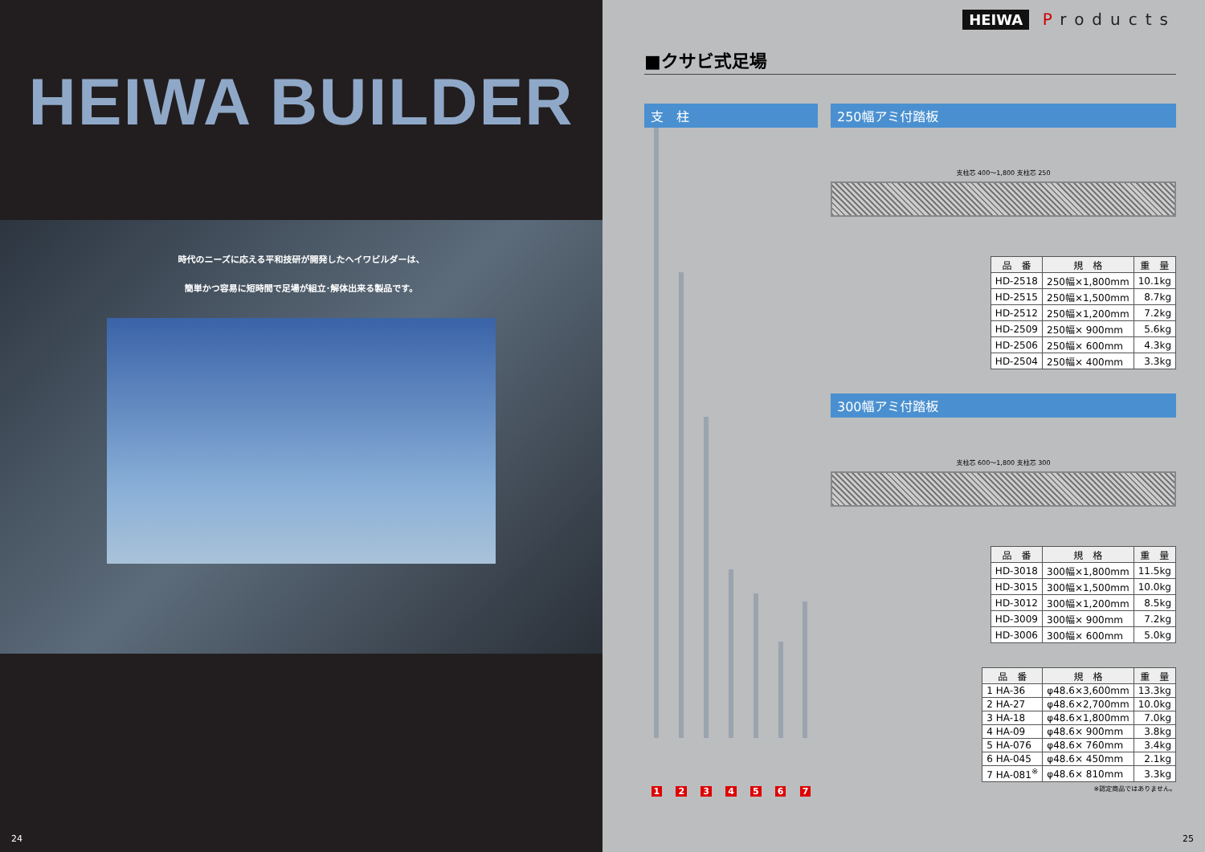HEIWA BUILDER
時代のニーズに応える平和技研が開発したヘイワビルダーは、
簡単かつ容易に短時間で足場が組立･解体出来る製品です。
24
HEIWA Products
■クサビ式足場
支　柱
1 2 3 4 5 6 7
250幅アミ付踏板
支柱芯 400～1,800 支柱芯 250
| 品 番 | 規 格 | 重 量 |
| --- | --- | --- |
| HD-2518 | 250幅×1,800mm | 10.1kg |
| HD-2515 | 250幅×1,500mm | 8.7kg |
| HD-2512 | 250幅×1,200mm | 7.2kg |
| HD-2509 | 250幅× 900mm | 5.6kg |
| HD-2506 | 250幅× 600mm | 4.3kg |
| HD-2504 | 250幅× 400mm | 3.3kg |
300幅アミ付踏板
支柱芯 600～1,800 支柱芯 300
| 品 番 | 規 格 | 重 量 |
| --- | --- | --- |
| HD-3018 | 300幅×1,800mm | 11.5kg |
| HD-3015 | 300幅×1,500mm | 10.0kg |
| HD-3012 | 300幅×1,200mm | 8.5kg |
| HD-3009 | 300幅× 900mm | 7.2kg |
| HD-3006 | 300幅× 600mm | 5.0kg |
| 品 番 | 規 格 | 重 量 |
| --- | --- | --- |
| 1 HA-36 | φ48.6×3,600mm | 13.3kg |
| 2 HA-27 | φ48.6×2,700mm | 10.0kg |
| 3 HA-18 | φ48.6×1,800mm | 7.0kg |
| 4 HA-09 | φ48.6× 900mm | 3.8kg |
| 5 HA-076 | φ48.6× 760mm | 3.4kg |
| 6 HA-045 | φ48.6× 450mm | 2.1kg |
| 7 HA-081<sup>※</sup> | φ48.6× 810mm | 3.3kg |
※認定商品ではありません。
25